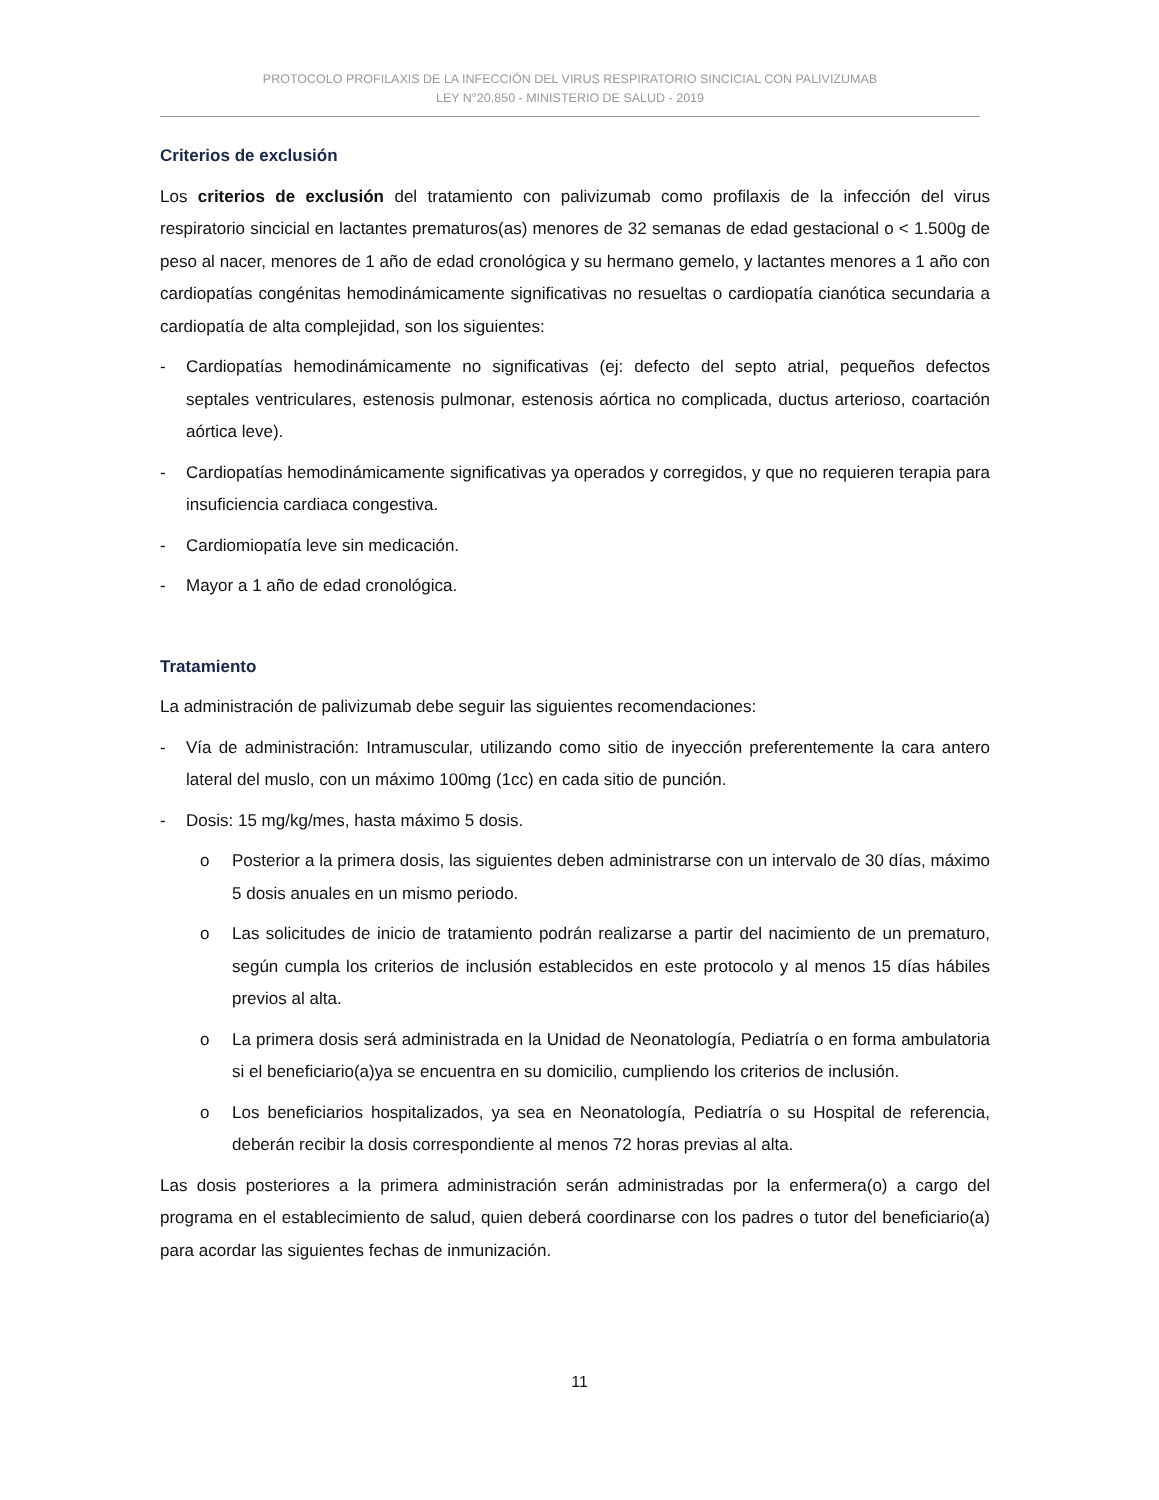PROTOCOLO PROFILAXIS DE LA INFECCIÓN DEL VIRUS RESPIRATORIO SINCICIAL CON PALIVIZUMAB
LEY N°20.850 - MINISTERIO DE SALUD - 2019
Criterios de exclusión
Los criterios de exclusión del tratamiento con palivizumab como profilaxis de la infección del virus respiratorio sincicial en lactantes prematuros(as) menores de 32 semanas de edad gestacional o < 1.500g de peso al nacer, menores de 1 año de edad cronológica y su hermano gemelo, y lactantes menores a 1 año con cardiopatías congénitas hemodinámicamente significativas no resueltas o cardiopatía cianótica secundaria a cardiopatía de alta complejidad, son los siguientes:
- Cardiopatías hemodinámicamente no significativas (ej: defecto del septo atrial, pequeños defectos septales ventriculares, estenosis pulmonar, estenosis aórtica no complicada, ductus arterioso, coartación aórtica leve).
- Cardiopatías hemodinámicamente significativas ya operados y corregidos, y que no requieren terapia para insuficiencia cardiaca congestiva.
- Cardiomiopatía leve sin medicación.
- Mayor a 1 año de edad cronológica.
Tratamiento
La administración de palivizumab debe seguir las siguientes recomendaciones:
- Vía de administración: Intramuscular, utilizando como sitio de inyección preferentemente la cara antero lateral del muslo, con un máximo 100mg (1cc) en cada sitio de punción.
- Dosis: 15 mg/kg/mes, hasta máximo 5 dosis.
o Posterior a la primera dosis, las siguientes deben administrarse con un intervalo de 30 días, máximo 5 dosis anuales en un mismo periodo.
o Las solicitudes de inicio de tratamiento podrán realizarse a partir del nacimiento de un prematuro, según cumpla los criterios de inclusión establecidos en este protocolo y al menos 15 días hábiles previos al alta.
o La primera dosis será administrada en la Unidad de Neonatología, Pediatría o en forma ambulatoria si el beneficiario(a)ya se encuentra en su domicilio, cumpliendo los criterios de inclusión.
o Los beneficiarios hospitalizados, ya sea en Neonatología, Pediatría o su Hospital de referencia, deberán recibir la dosis correspondiente al menos 72 horas previas al alta.
Las dosis posteriores a la primera administración serán administradas por la enfermera(o) a cargo del programa en el establecimiento de salud, quien deberá coordinarse con los padres o tutor del beneficiario(a) para acordar las siguientes fechas de inmunización.
11